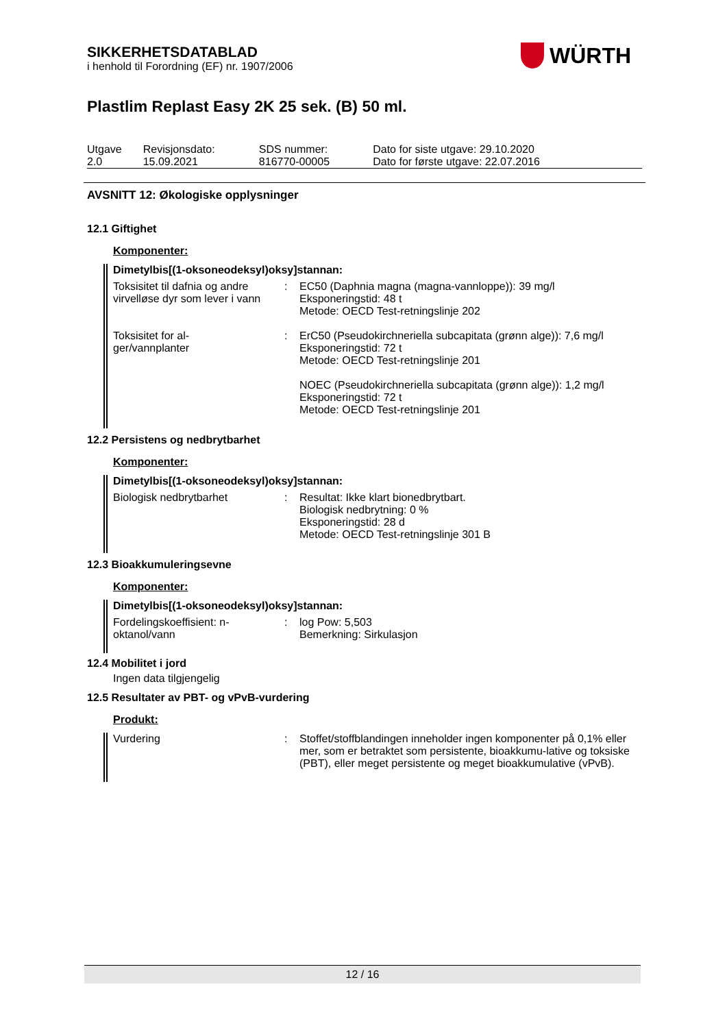WÜRTH
SIKKERHETSDATABLAD
i henhold til Forordning (EF) nr. 1907/2006
Plastlim Replast Easy 2K 25 sek. (B) 50 ml.
| Utgave 2.0 | Revisjonsdato: 15.09.2021 | SDS nummer: 816770-00005 | Dato for siste utgave: 29.10.2020 Dato for første utgave: 22.07.2016 |
AVSNITT 12: Økologiske opplysninger
12.1 Giftighet
Komponenter:
Dimetylbis[(1-oksoneodeksyl)oksy]stannan:
| Toksisitet til dafnia og andre virvelløse dyr som lever i vann | : | EC50 (Daphnia magna (magna-vannloppe)): 39 mg/l Eksponeringstid: 48 t Metode: OECD Test-retningslinje 202 |
| Toksisitet for al- ger/vannplanter | : | ErC50 (Pseudokirchneriella subcapitata (grønn alge)): 7,6 mg/l Eksponeringstid: 72 t Metode: OECD Test-retningslinje 201 NOEC (Pseudokirchneriella subcapitata (grønn alge)): 1,2 mg/l Eksponeringstid: 72 t Metode: OECD Test-retningslinje 201 |
12.2 Persistens og nedbrytbarhet
Komponenter:
Dimetylbis[(1-oksoneodeksyl)oksy]stannan:
| Biologisk nedbrytbarhet | : | Resultat: Ikke klart bionedbrytbart. Biologisk nedbrytning: 0 % Eksponeringstid: 28 d Metode: OECD Test-retningslinje 301 B |
12.3 Bioakkumuleringsevne
Komponenter:
Dimetylbis[(1-oksoneodeksyl)oksy]stannan:
| Fordelingskoeffisient: n-oktanol/vann | : | log Pow: 5,503 Bemerkning: Sirkulasjon |
12.4 Mobilitet i jord
Ingen data tilgjengelig
12.5 Resultater av PBT- og vPvB-vurdering
Produkt:
| Vurdering | : | Stoffet/stoffblandingen inneholder ingen komponenter på 0,1% eller mer, som er betraktet som persistente, bioakkumu-lative og toksiske (PBT), eller meget persistente og meget bioakkumulative (vPvB). |
12 / 16